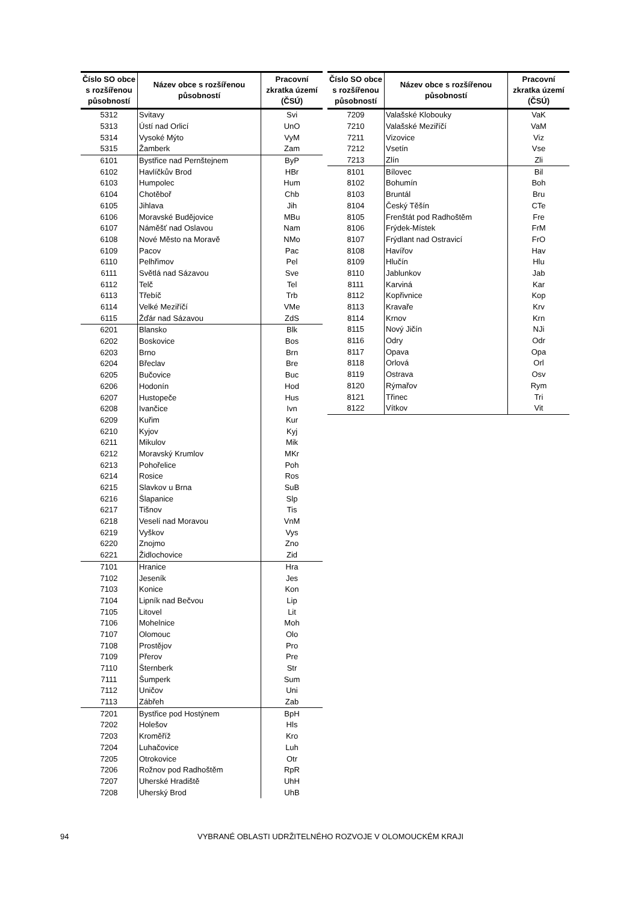| Číslo SO obce s rozšířenou působností | Název obce s rozšířenou působností | Pracovní zkratka území (ČSÚ) |
| --- | --- | --- |
| 5312 | Svitavy | Svi |
| 5313 | Ústí nad Orlicí | UnO |
| 5314 | Vysoké Mýto | VyM |
| 5315 | Žamberk | Zam |
| 6101 | Bystřice nad Pernštejnem | ByP |
| 6102 | Havlíčkův Brod | HBr |
| 6103 | Humpolec | Hum |
| 6104 | Chotěboř | Chb |
| 6105 | Jihlava | Jih |
| 6106 | Moravské Budějovice | MBu |
| 6107 | Náměšť nad Oslavou | Nam |
| 6108 | Nové Město na Moravě | NMo |
| 6109 | Pacov | Pac |
| 6110 | Pelhřimov | Pel |
| 6111 | Světlá nad Sázavou | Sve |
| 6112 | Telč | Tel |
| 6113 | Třebíč | Trb |
| 6114 | Velké Meziříčí | VMe |
| 6115 | Žďár nad Sázavou | ZdS |
| 6201 | Blansko | Blk |
| 6202 | Boskovice | Bos |
| 6203 | Brno | Brn |
| 6204 | Břeclav | Bre |
| 6205 | Bučovice | Buc |
| 6206 | Hodonín | Hod |
| 6207 | Hustopeče | Hus |
| 6208 | Ivančice | Ivn |
| 6209 | Kuřim | Kur |
| 6210 | Kyjov | Kyj |
| 6211 | Mikulov | Mik |
| 6212 | Moravský Krumlov | MKr |
| 6213 | Pohořelice | Poh |
| 6214 | Rosice | Ros |
| 6215 | Slavkov u Brna | SuB |
| 6216 | Šlapanice | Slp |
| 6217 | Tišnov | Tis |
| 6218 | Veselí nad Moravou | VnM |
| 6219 | Vyškov | Vys |
| 6220 | Znojmo | Zno |
| 6221 | Židlochovice | Zid |
| 7101 | Hranice | Hra |
| 7102 | Jeseník | Jes |
| 7103 | Konice | Kon |
| 7104 | Lipník nad Bečvou | Lip |
| 7105 | Litovel | Lit |
| 7106 | Mohelnice | Moh |
| 7107 | Olomouc | Olo |
| 7108 | Prostějov | Pro |
| 7109 | Přerov | Pre |
| 7110 | Šternberk | Str |
| 7111 | Šumperk | Sum |
| 7112 | Uničov | Uni |
| 7113 | Zábřeh | Zab |
| 7201 | Bystřice pod Hostýnem | BpH |
| 7202 | Holešov | Hls |
| 7203 | Kroměříž | Kro |
| 7204 | Luhačovice | Luh |
| 7205 | Otrokovice | Otr |
| 7206 | Rožnov pod Radhoštěm | RpR |
| 7207 | Uherské Hradiště | UhH |
| 7208 | Uherský Brod | UhB |
| Číslo SO obce s rozšířenou působností | Název obce s rozšířenou působností | Pracovní zkratka území (ČSÚ) |
| --- | --- | --- |
| 7209 | Valašské Klobouky | VaK |
| 7210 | Valašské Meziříčí | VaM |
| 7211 | Vizovice | Viz |
| 7212 | Vsetín | Vse |
| 7213 | Zlín | Zli |
| 8101 | Bílovec | Bil |
| 8102 | Bohumín | Boh |
| 8103 | Bruntál | Bru |
| 8104 | Český Těšín | CTe |
| 8105 | Frenštát pod Radhoštěm | Fre |
| 8106 | Frýdek-Místek | FrM |
| 8107 | Frýdlant nad Ostravicí | FrO |
| 8108 | Havířov | Hav |
| 8109 | Hlučín | Hlu |
| 8110 | Jablunkov | Jab |
| 8111 | Karviná | Kar |
| 8112 | Kopřivnice | Kop |
| 8113 | Kravaře | Krv |
| 8114 | Krnov | Krn |
| 8115 | Nový Jičín | NJi |
| 8116 | Odry | Odr |
| 8117 | Opava | Opa |
| 8118 | Orlová | Orl |
| 8119 | Ostrava | Osv |
| 8120 | Rýmařov | Rym |
| 8121 | Třinec | Tri |
| 8122 | Vítkov | Vit |
94 VYBRANÉ OBLASTI UDRŽITELNÉHO ROZVOJE V OLOMOUCKÉM KRAJI